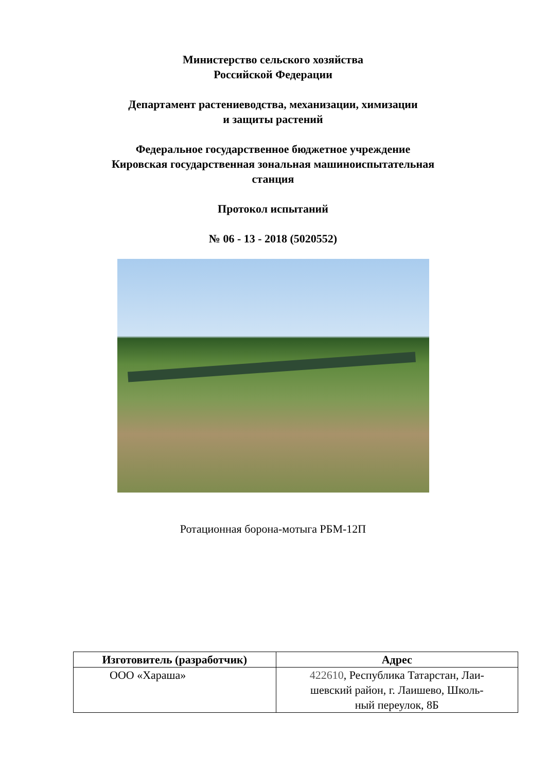Министерство сельского хозяйства
Российской Федерации
Департамент растениеводства, механизации, химизации
и защиты растений
Федеральное государственное бюджетное учреждение
Кировская государственная зональная машиноиспытательная
станция
Протокол испытаний
№ 06 - 13 - 2018 (5020552)
Ротационная борона-мотыга РБМ-12П
| Изготовитель (разработчик) | Адрес |
| --- | --- |
| ООО «Хараша» | 422610 , Республика Татарстан, Лаи- шевский район, г. Лаишево, Школь- ный переулок, 8Б |